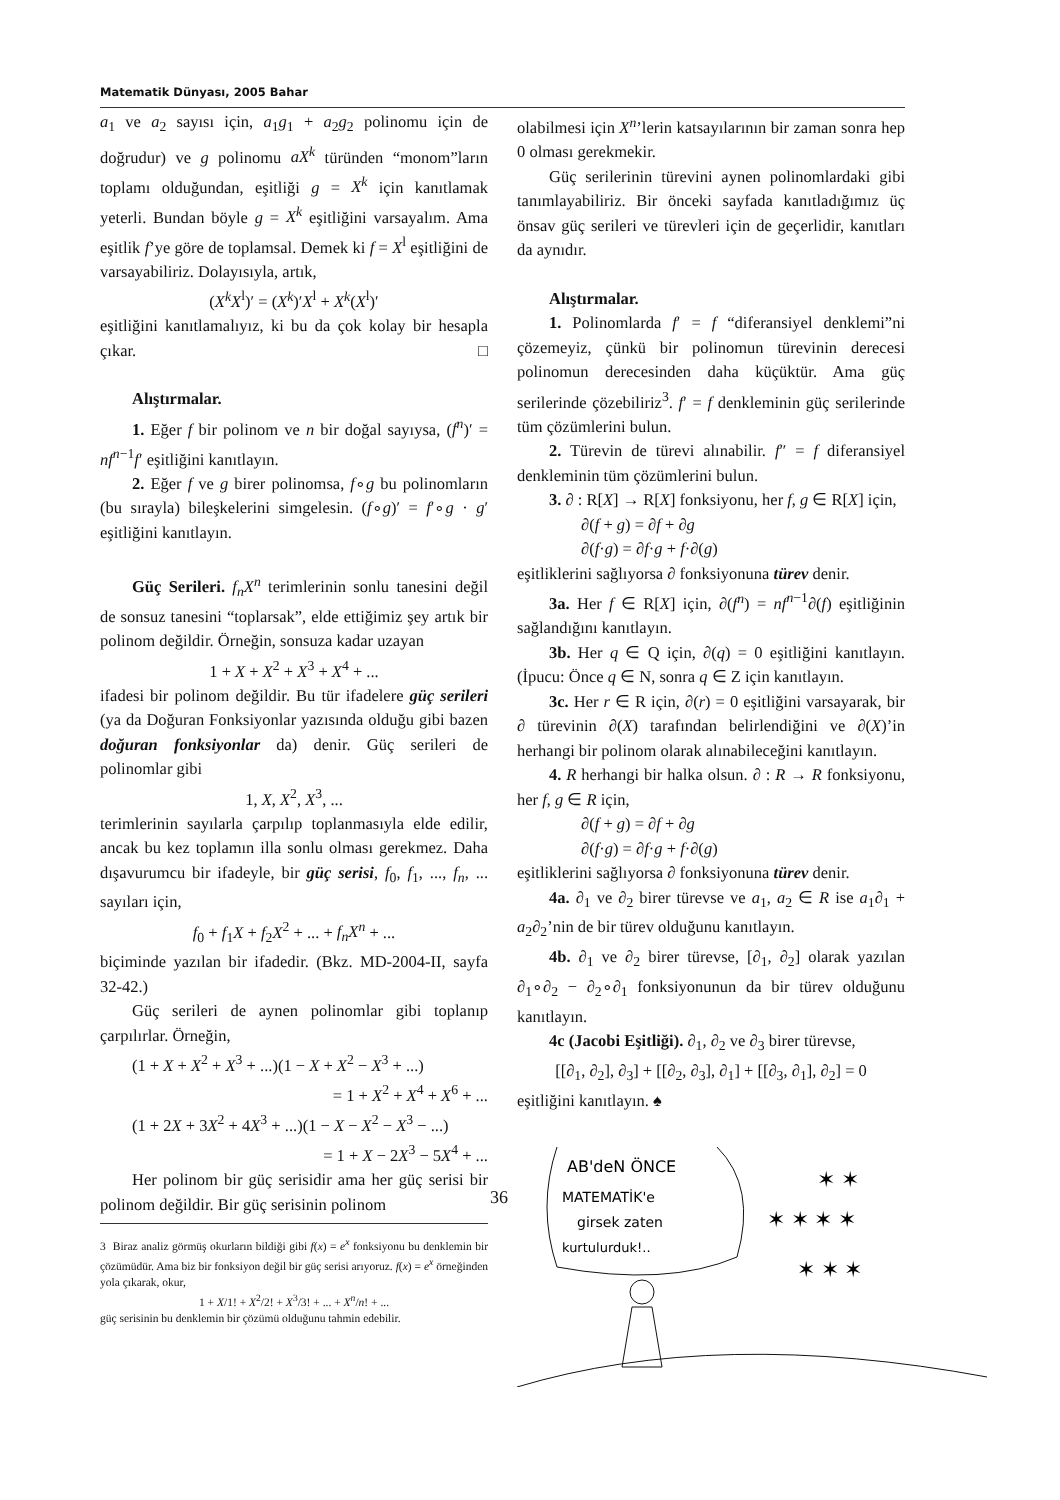Matematik Dünyası, 2005 Bahar
a<sub>1</sub> ve a<sub>2</sub> sayısı için, a<sub>1</sub>g<sub>1</sub> + a<sub>2</sub>g<sub>2</sub> polinomu için de doğrudur) ve g polinomu aX<sup>k</sup> türünden “monom”ların toplamı olduğundan, eşitliği g = X<sup>k</sup> için kanıtlamak yeterli. Bundan böyle g = X<sup>k</sup> eşitliğini varsayalım. Ama eşitlik f’ye göre de toplamsal. Demek ki f = X<sup>l</sup> eşitliğini de varsayabiliriz. Dolayısıyla, artık,
(X<sup>k</sup>X<sup>l</sup>)′ = (X<sup>k</sup>)′X<sup>l</sup> + X<sup>k</sup>(X<sup>l</sup>)′
eşitliğini kanıtlamalıyız, ki bu da çok kolay bir hesapla çıkar. □
Alıştırmalar.
1. Eğer f bir polinom ve n bir doğal sayıysa, (f<sup>n</sup>)′ = nf<sup>n−1</sup>f′ eşitliğini kanıtlayın.
2. Eğer f ve g birer polinomsa, f∘g bu polinomların (bu sırayla) bileşkelerini simgelesin. (f∘g)′ = f′∘g · g′ eşitliğini kanıtlayın.
Güç Serileri. f<sub>n</sub>X<sup>n</sup> terimlerinin sonlu tanesini değil de sonsuz tanesini “toplarsak”, elde ettiğimiz şey artık bir polinom değildir. Örneğin, sonsuza kadar uzayan
1 + X + X<sup>2</sup> + X<sup>3</sup> + X<sup>4</sup> + ...
ifadesi bir polinom değildir. Bu tür ifadelere güç serileri (ya da Doğuran Fonksiyonlar yazısında olduğu gibi bazen doğuran fonksiyonlar da) denir. Güç serileri de polinomlar gibi
1, X, X<sup>2</sup>, X<sup>3</sup>, ...
terimlerinin sayılarla çarpılıp toplanmasıyla elde edilir, ancak bu kez toplamın illa sonlu olması gerekmez. Daha dışavurumcu bir ifadeyle, bir güç serisi, f<sub>0</sub>, f<sub>1</sub>, ..., f<sub>n</sub>, ... sayıları için,
f<sub>0</sub> + f<sub>1</sub>X + f<sub>2</sub>X<sup>2</sup> + ... + f<sub>n</sub>X<sup>n</sup> + ...
biçiminde yazılan bir ifadedir. (Bkz. MD-2004-II, sayfa 32-42.)
Güç serileri de aynen polinomlar gibi toplanıp çarpılırlar. Örneğin,
(1 + X + X<sup>2</sup> + X<sup>3</sup> + ...)(1 − X + X<sup>2</sup> − X<sup>3</sup> + ...)
= 1 + X<sup>2</sup> + X<sup>4</sup> + X<sup>6</sup> + ...
(1 + 2X + 3X<sup>2</sup> + 4X<sup>3</sup> + ...)(1 − X − X<sup>2</sup> − X<sup>3</sup> − ...)
= 1 + X − 2X<sup>3</sup> − 5X<sup>4</sup> + ...
Her polinom bir güç serisidir ama her güç serisi bir polinom değildir. Bir güç serisinin polinom
3 Biraz analiz görmüş okurların bildiği gibi f(x) = e<sup>x</sup> fonksiyonu bu denklemin bir çözümüdür. Ama biz bir fonksiyon değil bir güç serisi arıyoruz. f(x) = e<sup>x</sup> örneğinden yola çıkarak, okur,
1 + X/1! + X<sup>2</sup>/2! + X<sup>3</sup>/3! + ... + X<sup>n</sup>/n! + ...
güç serisinin bu denklemin bir çözümü olduğunu tahmin edebilir.
olabilmesi için X<sup>n</sup>’lerin katsayılarının bir zaman sonra hep 0 olması gerekmekir.
Güç serilerinin türevini aynen polinomlardaki gibi tanımlayabiliriz. Bir önceki sayfada kanıtladığımız üç önsav güç serileri ve türevleri için de geçerlidir, kanıtları da aynıdır.
Alıştırmalar.
1. Polinomlarda f′ = f “diferansiyel denklemi”ni çözemeyiz, çünkü bir polinomun türevinin derecesi polinomun derecesinden daha küçüktür. Ama güç serilerinde çözebiliriz<sup>3</sup>. f′ = f denkleminin güç serilerinde tüm çözümlerini bulun.
2. Türevin de türevi alınabilir. f″ = f diferansiyel denkleminin tüm çözümlerini bulun.
3. ∂ : R[X] → R[X] fonksiyonu, her f, g ∈ R[X] için,
∂(f + g) = ∂f + ∂g
∂(f·g) = ∂f·g + f·∂(g)
eşitliklerini sağlıyorsa ∂ fonksiyonuna türev denir.
3a. Her f ∈ R[X] için, ∂(f<sup>n</sup>) = nf<sup>n−1</sup>∂(f) eşitliğinin sağlandığını kanıtlayın.
3b. Her q ∈ Q için, ∂(q) = 0 eşitliğini kanıtlayın. (İpucu: Önce q ∈ N, sonra q ∈ Z için kanıtlayın.
3c. Her r ∈ R için, ∂(r) = 0 eşitliğini varsayarak, bir ∂ türevinin ∂(X) tarafından belirlendiğini ve ∂(X)’in herhangi bir polinom olarak alınabileceğini kanıtlayın.
4. R herhangi bir halka olsun. ∂ : R → R fonksiyonu, her f, g ∈ R için,
∂(f + g) = ∂f + ∂g
∂(f·g) = ∂f·g + f·∂(g)
eşitliklerini sağlıyorsa ∂ fonksiyonuna türev denir.
4a. ∂<sub>1</sub> ve ∂<sub>2</sub> birer türevse ve a<sub>1</sub>, a<sub>2</sub> ∈ R ise a<sub>1</sub>∂<sub>1</sub> + a<sub>2</sub>∂<sub>2</sub>’nin de bir türev olduğunu kanıtlayın.
4b. ∂<sub>1</sub> ve ∂<sub>2</sub> birer türevse, [∂<sub>1</sub>, ∂<sub>2</sub>] olarak yazılan ∂<sub>1</sub>∘∂<sub>2</sub> − ∂<sub>2</sub>∘∂<sub>1</sub> fonksiyonunun da bir türev olduğunu kanıtlayın.
4c (Jacobi Eşitliği). ∂<sub>1</sub>, ∂<sub>2</sub> ve ∂<sub>3</sub> birer türevse,
[[∂<sub>1</sub>, ∂<sub>2</sub>], ∂<sub>3</sub>] + [[∂<sub>2</sub>, ∂<sub>3</sub>], ∂<sub>1</sub>] + [[∂<sub>3</sub>, ∂<sub>1</sub>], ∂<sub>2</sub>] = 0
eşitliğini kanıtlayın. ♠
AB'deN ÖNCE
MATEMATİK'e
girsek zaten
kurtulurduk!..
✶ ✶ ✶ ✶
✶ ✶
✶ ✶ ✶
36